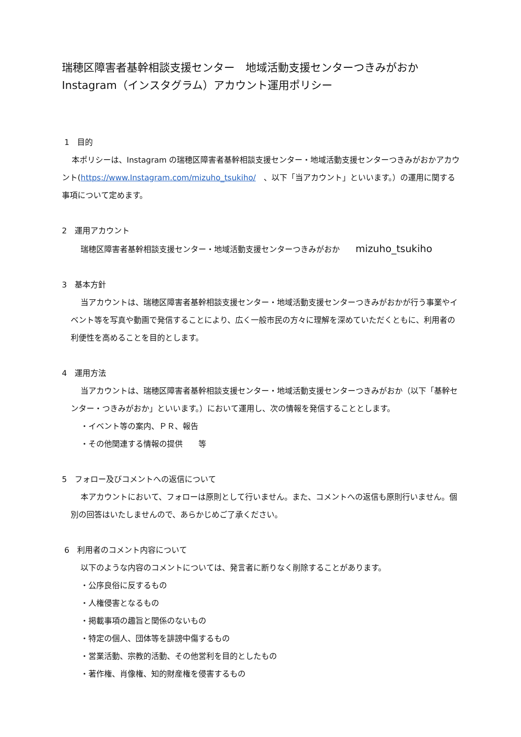瑞穂区障害者基幹相談支援センター　地域活動支援センターつきみがおか
Instagram（インスタグラム）アカウント運用ポリシー
1　目的
本ポリシーは、Instagram の瑞穂区障害者基幹相談支援センター・地域活動支援センターつきみがおかアカウント(https://www.Instagram.com/mizuho_tsukiho/　、以下「当アカウント」といいます。）の運用に関する事項について定めます。
2　運用アカウント
瑞穂区障害者基幹相談支援センター・地域活動支援センターつきみがおか　　mizuho_tsukiho
3　基本方針
当アカウントは、瑞穂区障害者基幹相談支援センター・地域活動支援センターつきみがおかが行う事業やイベント等を写真や動画で発信することにより、広く一般市民の方々に理解を深めていただくともに、利用者の利便性を高めることを目的とします。
4　運用方法
当アカウントは、瑞穂区障害者基幹相談支援センター・地域活動支援センターつきみがおか（以下「基幹センター・つきみがおか」といいます。）において運用し、次の情報を発信することとします。
・イベント等の案内、ＰＲ、報告
・その他関連する情報の提供　　等
5　フォロー及びコメントへの返信について
本アカウントにおいて、フォローは原則として行いません。また、コメントへの返信も原則行いません。個別の回答はいたしませんので、あらかじめご了承ください。
6　利用者のコメント内容について
以下のような内容のコメントについては、発言者に断りなく削除することがあります。
・公序良俗に反するもの
・人権侵害となるもの
・掲載事項の趣旨と関係のないもの
・特定の個人、団体等を誹謗中傷するもの
・営業活動、宗教的活動、その他営利を目的としたもの
・著作権、肖像権、知的財産権を侵害するもの